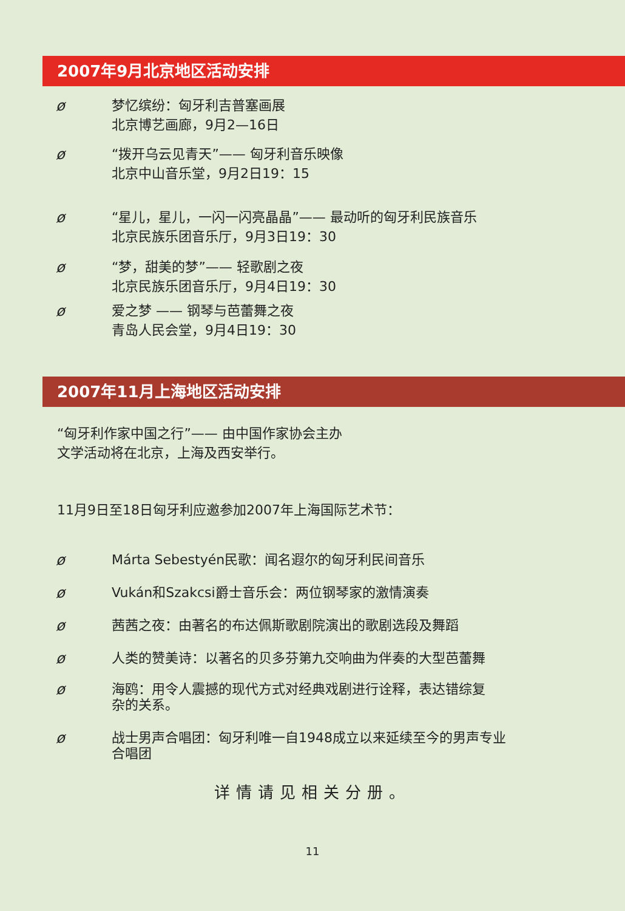2007年9月北京地区活动安排
ø 梦忆缤纷：匈牙利吉普塞画展
北京博艺画廊，9月2—16日
ø “拨开乌云见青天”—— 匈牙利音乐映像
北京中山音乐堂，9月2日19：15
ø “星儿，星儿，一闪一闪亮晶晶”—— 最动听的匈牙利民族音乐
北京民族乐团音乐厅，9月3日19：30
ø “梦，甜美的梦”—— 轻歌剧之夜
北京民族乐团音乐厅，9月4日19：30
ø 爱之梦 —— 钢琴与芭蕾舞之夜
青岛人民会堂，9月4日19：30
2007年11月上海地区活动安排
“匈牙利作家中国之行”—— 由中国作家协会主办
文学活动将在北京，上海及西安举行。
11月9日至18日匈牙利应邀参加2007年上海国际艺术节：
ø Márta Sebestyén民歌：闻名遐尔的匈牙利民间音乐
ø Vukán和Szakcsi爵士音乐会：两位钢琴家的激情演奏
ø 茜茜之夜：由著名的布达佩斯歌剧院演出的歌剧选段及舞蹈
ø 人类的赞美诗：以著名的贝多芬第九交响曲为伴奏的大型芭蕾舞
ø 海鸥：用令人震撼的现代方式对经典戏剧进行诠释，表达错综复
杂的关系。
ø 战士男声合唱团：匈牙利唯一自1948成立以来延续至今的男声专业
合唱团
详情请见相关分册。
11